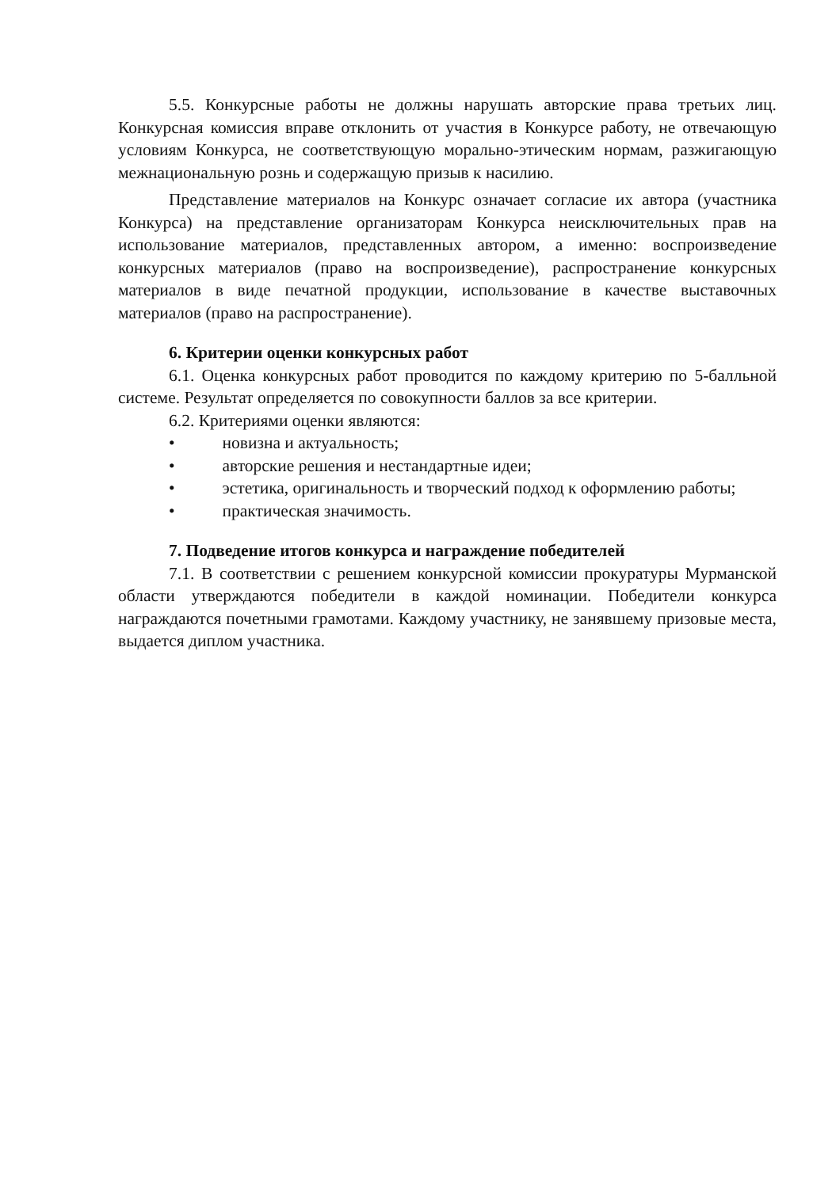5.5. Конкурсные работы не должны нарушать авторские права третьих лиц. Конкурсная комиссия вправе отклонить от участия в Конкурсе работу, не отвечающую условиям Конкурса, не соответствующую морально-этическим нормам, разжигающую межнациональную рознь и содержащую призыв к насилию.
Представление материалов на Конкурс означает согласие их автора (участника Конкурса) на представление организаторам Конкурса неисключительных прав на использование материалов, представленных автором, а именно: воспроизведение конкурсных материалов (право на воспроизведение), распространение конкурсных материалов в виде печатной продукции, использование в качестве выставочных материалов (право на распространение).
6. Критерии оценки конкурсных работ
6.1. Оценка конкурсных работ проводится по каждому критерию по 5-балльной системе. Результат определяется по совокупности баллов за все критерии.
6.2. Критериями оценки являются:
• новизна и актуальность;
• авторские решения и нестандартные идеи;
• эстетика, оригинальность и творческий подход к оформлению работы;
• практическая значимость.
7. Подведение итогов конкурса и награждение победителей
7.1. В соответствии с решением конкурсной комиссии прокуратуры Мурманской области утверждаются победители в каждой номинации. Победители конкурса награждаются почетными грамотами. Каждому участнику, не занявшему призовые места, выдается диплом участника.